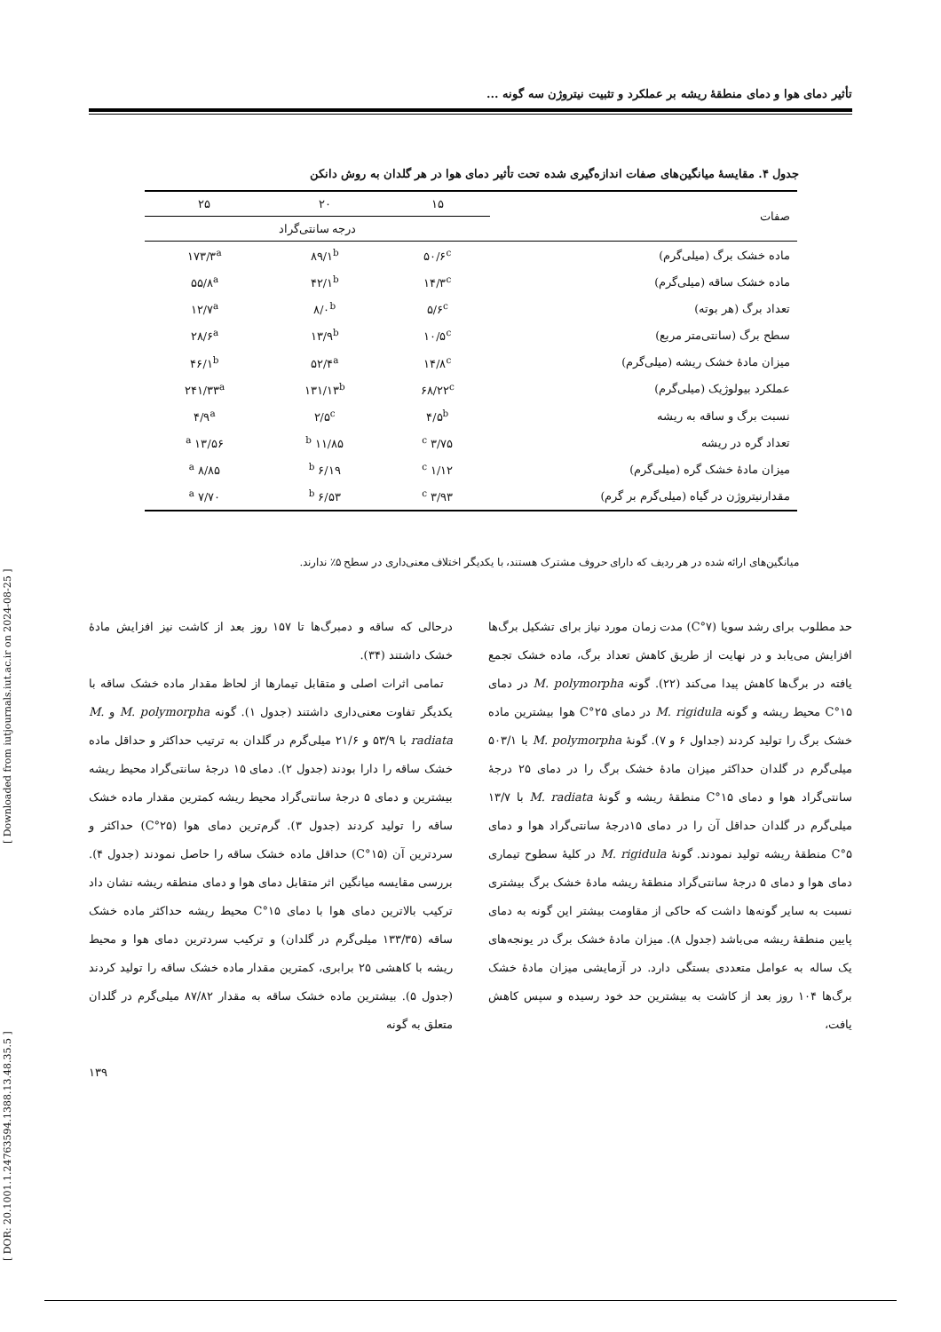[ DOR: 20.1001.1.24763594.1388.13.48.35.5 ] [ Downloaded from iutjournals.iut.ac.ir on 2024-08-25 ]
تأثیر دمای هوا و دمای منطقهٔ ریشه بر عملکرد و تثبیت نیتروژن سه گونه ...
جدول ۴. مقایسهٔ میانگین‌های صفات اندازه‌گیری شده تحت تأثیر دمای هوا در هر گلدان به روش دانکن
| صفات | ۱۵ | ۲۰ | ۲۵ |
| --- | --- | --- | --- |
| | درجه سانتی‌گراد | | |
| ماده خشک برگ (میلی‌گرم) | ۵۰/۶<sup>c</sup> | ۸۹/۱<sup>b</sup> | ۱۷۳/۳<sup>a</sup> |
| ماده خشک ساقه (میلی‌گرم) | ۱۴/۳<sup>c</sup> | ۴۲/۱<sup>b</sup> | ۵۵/۸<sup>a</sup> |
| تعداد برگ (هر بوته) | ۵/۶<sup>c</sup> | ۸/۰<sup>b</sup> | ۱۲/۷<sup>a</sup> |
| سطح برگ (سانتی‌متر مربع) | ۱۰/۵<sup>c</sup> | ۱۳/۹<sup>b</sup> | ۲۸/۶<sup>a</sup> |
| میزان مادهٔ خشک ریشه (میلی‌گرم) | ۱۴/۸<sup>c</sup> | ۵۲/۴<sup>a</sup> | ۴۶/۱<sup>b</sup> |
| عملکرد بیولوژیک (میلی‌گرم) | ۶۸/۲۲<sup>c</sup> | ۱۳۱/۱۳<sup>b</sup> | ۲۴۱/۳۳<sup>a</sup> |
| نسبت برگ و ساقه به ریشه | ۴/۵<sup>b</sup> | ۲/۵<sup>c</sup> | ۴/۹<sup>a</sup> |
| تعداد گره در ریشه | ۳/۷۵ <sup>c</sup> | ۱۱/۸۵ <sup>b</sup> | ۱۳/۵۶ <sup>a</sup> |
| میزان مادهٔ خشک گره (میلی‌گرم) | ۱/۱۲ <sup>c</sup> | ۶/۱۹ <sup>b</sup> | ۸/۸۵ <sup>a</sup> |
| مقدارنیتروژن در گیاه (میلی‌گرم بر گرم) | ۳/۹۳ <sup>c</sup> | ۶/۵۳ <sup>b</sup> | ۷/۷۰ <sup>a</sup> |
میانگین‌های ارائه شده در هر ردیف که دارای حروف مشترک هستند، با یکدیگر اختلاف معنی‌داری در سطح ۵٪ ندارند.
حد مطلوب برای رشد سویا (۷°C) مدت زمان مورد نیاز برای تشکیل برگ‌ها افزایش می‌یابد و در نهایت از طریق کاهش تعداد برگ، ماده خشک تجمع یافته در برگ‌ها کاهش پیدا می‌کند (۲۲). گونه M. polymorpha در دمای ۱۵°C محیط ریشه و گونه M. rigidula در دمای ۲۵°C هوا بیشترین ماده خشک برگ را تولید کردند (جداول ۶ و ۷). گونهٔ M. polymorpha با ۵۰۳/۱ میلی‌گرم در گلدان حداکثر میزان مادهٔ خشک برگ را در دمای ۲۵ درجهٔ سانتی‌گراد هوا و دمای ۱۵°C منطقهٔ ریشه و گونهٔ M. radiata با ۱۳/۷ میلی‌گرم در گلدان حداقل آن را در دمای ۱۵درجهٔ سانتی‌گراد هوا و دمای ۵°C منطقهٔ ریشه تولید نمودند. گونهٔ M. rigidula در کلیهٔ سطوح تیماری دمای هوا و دمای ۵ درجهٔ سانتی‌گراد منطقهٔ ریشه مادهٔ خشک برگ بیشتری نسبت به سایر گونه‌ها داشت که حاکی از مقاومت بیشتر این گونه به دمای پایین منطقهٔ ریشه می‌باشد (جدول ۸). میزان مادهٔ خشک برگ در یونجه‌های یک ساله به عوامل متعددی بستگی دارد. در آزمایشی میزان مادهٔ خشک برگ‌ها ۱۰۴ روز بعد از کاشت به بیشترین حد خود رسیده و سپس کاهش یافت،
درحالی که ساقه و دمبرگ‌ها تا ۱۵۷ روز بعد از کاشت نیز افزایش مادهٔ خشک داشتند (۳۴).
تمامی اثرات اصلی و متقابل تیمارها از لحاظ مقدار ماده خشک ساقه با یکدیگر تفاوت معنی‌داری داشتند (جدول ۱). گونه M. polymorpha و M. radiata با ۵۳/۹ و ۲۱/۶ میلی‌گرم در گلدان به ترتیب حداکثر و حداقل ماده خشک ساقه را دارا بودند (جدول ۲). دمای ۱۵ درجهٔ سانتی‌گراد محیط ریشه بیشترین و دمای ۵ درجهٔ سانتی‌گراد محیط ریشه کمترین مقدار ماده خشک ساقه را تولید کردند (جدول ۳). گرم‌ترین دمای هوا (۲۵°C) حداکثر و سردترین آن (۱۵°C) حداقل ماده خشک ساقه را حاصل نمودند (جدول ۴). بررسی مقایسه میانگین اثر متقابل دمای هوا و دمای منطقه ریشه نشان داد ترکیب بالاترین دمای هوا با دمای ۱۵°C محیط ریشه حداکثر ماده خشک ساقه (۱۳۳/۳۵ میلی‌گرم در گلدان) و ترکیب سردترین دمای هوا و محیط ریشه با کاهشی ۲۵ برابری، کمترین مقدار ماده خشک ساقه را تولید کردند (جدول ۵). بیشترین ماده خشک ساقه به مقدار ۸۷/۸۲ میلی‌گرم در گلدان متعلق به گونه
۱۳۹